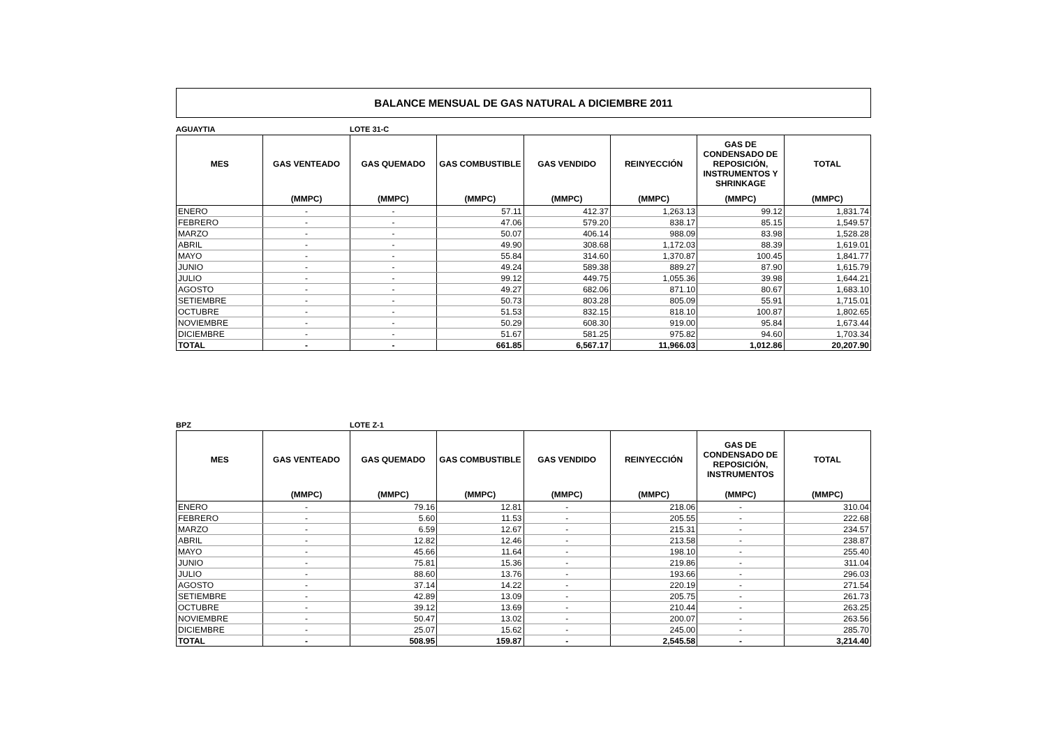BALANCE MENSUAL DE GAS NATURAL A DICIEMBRE 2011
AGUAYTIA LOTE 31-C
| MES | GAS VENTEADO | GAS QUEMADO | GAS COMBUSTIBLE | GAS VENDIDO | REINYECCIÓN | GAS DE CONDENSADO DE REPOSICIÓN, INSTRUMENTOS Y SHRINKAGE | TOTAL |
| --- | --- | --- | --- | --- | --- | --- | --- |
| | (MMPC) | (MMPC) | (MMPC) | (MMPC) | (MMPC) | (MMPC) | (MMPC) |
| ENERO | - | - | 57.11 | 412.37 | 1,263.13 | 99.12 | 1,831.74 |
| FEBRERO | - | - | 47.06 | 579.20 | 838.17 | 85.15 | 1,549.57 |
| MARZO | - | - | 50.07 | 406.14 | 988.09 | 83.98 | 1,528.28 |
| ABRIL | - | - | 49.90 | 308.68 | 1,172.03 | 88.39 | 1,619.01 |
| MAYO | - | - | 55.84 | 314.60 | 1,370.87 | 100.45 | 1,841.77 |
| JUNIO | - | - | 49.24 | 589.38 | 889.27 | 87.90 | 1,615.79 |
| JULIO | - | - | 99.12 | 449.75 | 1,055.36 | 39.98 | 1,644.21 |
| AGOSTO | - | - | 49.27 | 682.06 | 871.10 | 80.67 | 1,683.10 |
| SETIEMBRE | - | - | 50.73 | 803.28 | 805.09 | 55.91 | 1,715.01 |
| OCTUBRE | - | - | 51.53 | 832.15 | 818.10 | 100.87 | 1,802.65 |
| NOVIEMBRE | - | - | 50.29 | 608.30 | 919.00 | 95.84 | 1,673.44 |
| DICIEMBRE | - | - | 51.67 | 581.25 | 975.82 | 94.60 | 1,703.34 |
| TOTAL | - | - | 661.85 | 6,567.17 | 11,966.03 | 1,012.86 | 20,207.90 |
BPZ LOTE Z-1
| MES | GAS VENTEADO | GAS QUEMADO | GAS COMBUSTIBLE | GAS VENDIDO | REINYECCIÓN | GAS DE CONDENSADO DE REPOSICIÓN, INSTRUMENTOS | TOTAL |
| --- | --- | --- | --- | --- | --- | --- | --- |
| | (MMPC) | (MMPC) | (MMPC) | (MMPC) | (MMPC) | (MMPC) | (MMPC) |
| ENERO | - | 79.16 | 12.81 | - | 218.06 | - | 310.04 |
| FEBRERO | - | 5.60 | 11.53 | - | 205.55 | - | 222.68 |
| MARZO | - | 6.59 | 12.67 | - | 215.31 | - | 234.57 |
| ABRIL | - | 12.82 | 12.46 | - | 213.58 | - | 238.87 |
| MAYO | - | 45.66 | 11.64 | - | 198.10 | - | 255.40 |
| JUNIO | - | 75.81 | 15.36 | - | 219.86 | - | 311.04 |
| JULIO | - | 88.60 | 13.76 | - | 193.66 | - | 296.03 |
| AGOSTO | - | 37.14 | 14.22 | - | 220.19 | - | 271.54 |
| SETIEMBRE | - | 42.89 | 13.09 | - | 205.75 | - | 261.73 |
| OCTUBRE | - | 39.12 | 13.69 | - | 210.44 | - | 263.25 |
| NOVIEMBRE | - | 50.47 | 13.02 | - | 200.07 | - | 263.56 |
| DICIEMBRE | - | 25.07 | 15.62 | - | 245.00 | - | 285.70 |
| TOTAL | - | 508.95 | 159.87 | - | 2,545.58 | - | 3,214.40 |